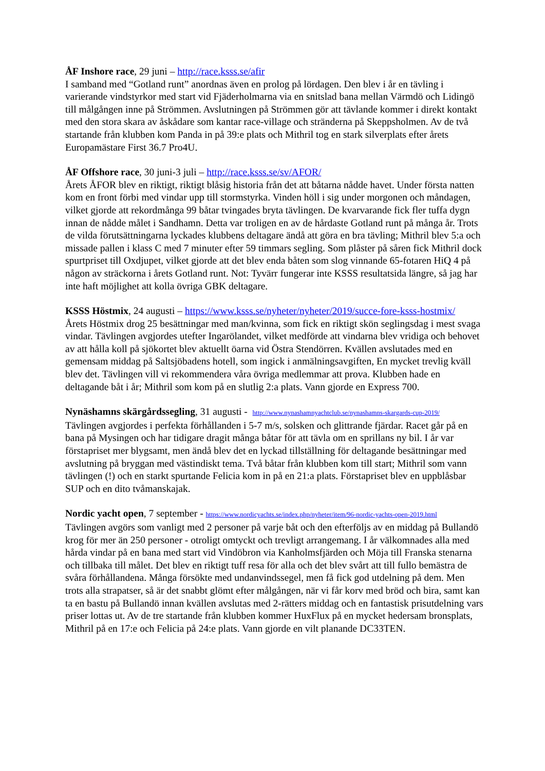ÅF Inshore race, 29 juni – http://race.ksss.se/afir
I samband med “Gotland runt” anordnas även en prolog på lördagen. Den blev i år en tävling i varierande vindstyrkor med start vid Fjäderholmarna via en snitslad bana mellan Värmdö och Lidingö till målgången inne på Strömmen. Avslutningen på Strömmen gör att tävlande kommer i direkt kontakt med den stora skara av åskådare som kantar race-village och stränderna på Skeppsholmen. Av de två startande från klubben kom Panda in på 39:e plats och Mithril tog en stark silverplats efter årets Europamästare First 36.7 Pro4U.
ÅF Offshore race, 30 juni-3 juli – http://race.ksss.se/sv/AFOR/
Årets ÅFOR blev en riktigt, riktigt blåsig historia från det att båtarna nådde havet. Under första natten kom en front förbi med vindar upp till stormstyrka. Vinden höll i sig under morgonen och måndagen, vilket gjorde att rekordmånga 99 båtar tvingades bryta tävlingen. De kvarvarande fick fler tuffa dygn innan de nådde målet i Sandhamn. Detta var troligen en av de hårdaste Gotland runt på många år. Trots de vilda förutsättningarna lyckades klubbens deltagare ändå att göra en bra tävling; Mithril blev 5:a och missade pallen i klass C med 7 minuter efter 59 timmars segling. Som plåster på såren fick Mithril dock spurtpriset till Oxdjupet, vilket gjorde att det blev enda båten som slog vinnande 65-fotaren HiQ 4 på någon av sträckorna i årets Gotland runt. Not: Tyvärr fungerar inte KSSS resultatsida längre, så jag har inte haft möjlighet att kolla övriga GBK deltagare.
KSSS Höstmix, 24 augusti – https://www.ksss.se/nyheter/nyheter/2019/succe-fore-ksss-hostmix/
Årets Höstmix drog 25 besättningar med man/kvinna, som fick en riktigt skön seglingsdag i mest svaga vindar. Tävlingen avgjordes utefter Ingarölandet, vilket medförde att vindarna blev vridiga och behovet av att hålla koll på sjökortet blev aktuellt öarna vid Östra Stendörren. Kvällen avslutades med en gemensam middag på Saltsjöbadens hotell, som ingick i anmälningsavgiften, En mycket trevlig kväll blev det. Tävlingen vill vi rekommendera våra övriga medlemmar att prova. Klubben hade en deltagande båt i år; Mithril som kom på en slutlig 2:a plats. Vann gjorde en Express 700.
Nynäshamns skärgårdssegling, 31 augusti - http://www.nynashamnyachtclub.se/nynashamns-skargards-cup-2019/
Tävlingen avgjordes i perfekta förhållanden i 5-7 m/s, solsken och glittrande fjärdar. Racet går på en bana på Mysingen och har tidigare dragit många båtar för att tävla om en sprillans ny bil. I år var förstapriset mer blygsamt, men ändå blev det en lyckad tillställning för deltagande besättningar med avslutning på bryggan med västindiskt tema. Två båtar från klubben kom till start; Mithril som vann tävlingen (!) och en starkt spurtande Felicia kom in på en 21:a plats. Förstapriset blev en uppblåsbar SUP och en dito tvåmanskajak.
Nordic yacht open, 7 september - https://www.nordicyachts.se/index.php/nyheter/item/96-nordic-yachts-open-2019.html
Tävlingen avgörs som vanligt med 2 personer på varje båt och den efterföljs av en middag på Bullandö krog för mer än 250 personer - otroligt omtyckt och trevligt arrangemang. I år välkomnades alla med hårda vindar på en bana med start vid Vindöbron via Kanholmsfjärden och Möja till Franska stenarna och tillbaka till målet. Det blev en riktigt tuff resa för alla och det blev svårt att till fullo bemästra de svåra förhållandena. Många försökte med undanvindssegel, men få fick god utdelning på dem. Men trots alla strapatser, så är det snabbt glömt efter målgången, när vi får korv med bröd och bira, samt kan ta en bastu på Bullandö innan kvällen avslutas med 2-rätters middag och en fantastisk prisutdelning vars priser lottas ut. Av de tre startande från klubben kommer HuxFlux på en mycket hedersam bronsplats, Mithril på en 17:e och Felicia på 24:e plats. Vann gjorde en vilt planande DC33TEN.